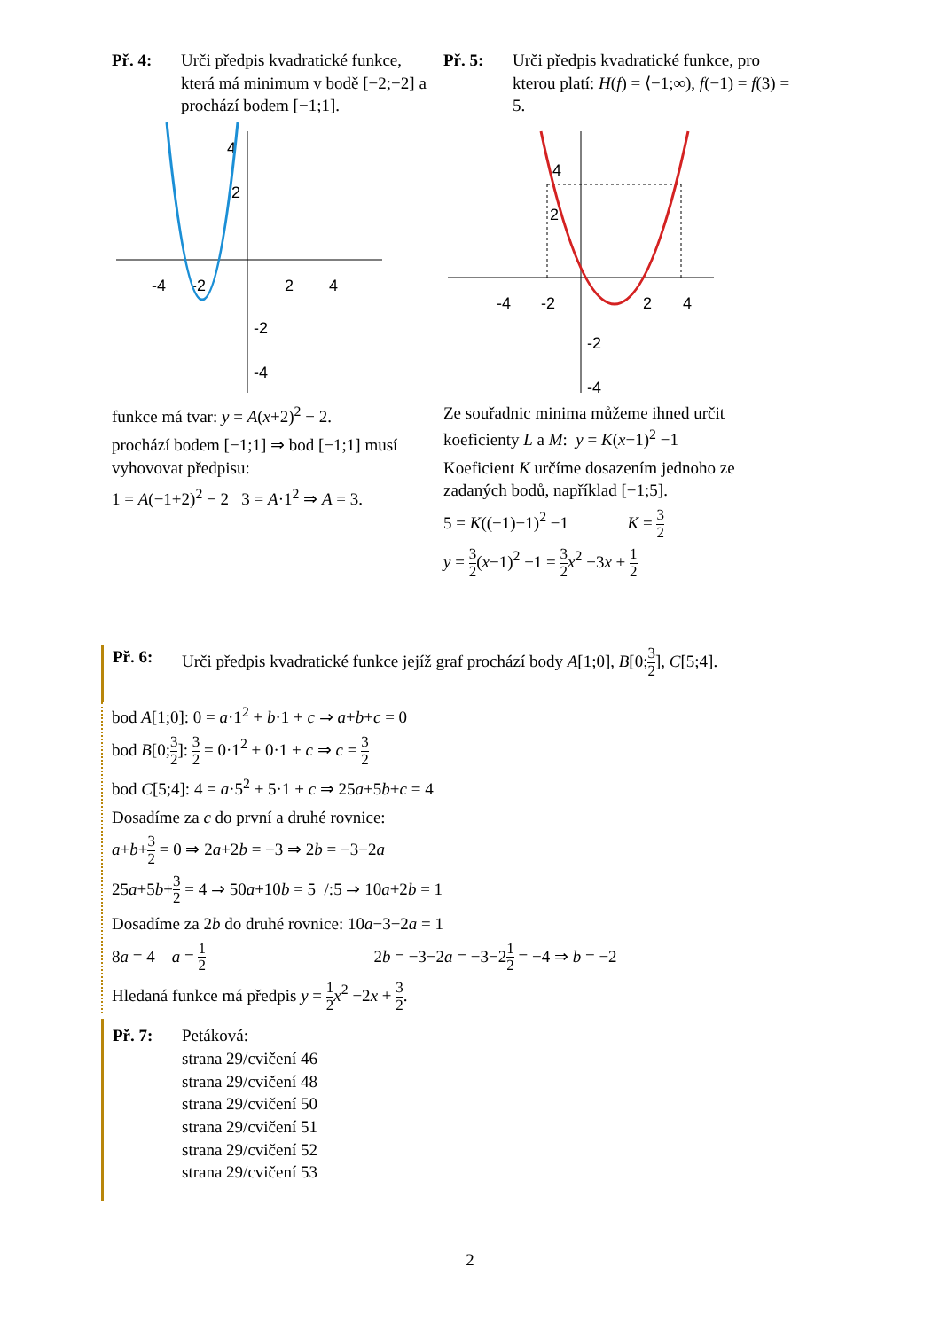Př. 4: Urči předpis kvadratické funkce, která má minimum v bodě [−2;−2] a prochází bodem [−1;1].
-4
-2
2
4
2
4
-2
-4
funkce má tvar: y = A(x+2)<sup>2</sup> − 2.
prochází bodem [−1;1] ⇒ bod [−1;1] musí vyhovovat předpisu:
1 = A(−1+2)<sup>2</sup> − 2 3 = A·1<sup>2</sup> ⇒ A = 3.
Př. 5: Urči předpis kvadratické funkce, pro kterou platí: H(f) = ⟨−1;∞), f(−1) = f(3) = 5.
-4
-2
2
4
2
4
-2
-4
Ze souřadnic minima můžeme ihned určit koeficienty L a M: y = K(x−1)<sup>2</sup> −1
Koeficient K určíme dosazením jednoho ze zadaných bodů, například [−1;5].
5 = K((−1)−1)<sup>2</sup> −1 K = 3 2
y = 3 2(x−1)<sup>2</sup> −1 = 3 2 x<sup>2</sup> −3x + 1 2
Př. 6: Urči předpis kvadratické funkce jejíž graf prochází body A[1;0], B[0;3 2], C[5;4].
bod A[1;0]: 0 = a·1<sup>2</sup> + b·1 + c ⇒ a+b+c = 0
bod B[0;3 2]: 3 2 = 0·1<sup>2</sup> + 0·1 + c ⇒ c = 3 2
bod C[5;4]: 4 = a·5<sup>2</sup> + 5·1 + c ⇒ 25a+5b+c = 4
Dosadíme za c do první a druhé rovnice:
a+b+3 2 = 0 ⇒ 2a+2b = −3 ⇒ 2b = −3−2a
25a+5b+3 2 = 4 ⇒ 50a+10b = 5 /:5 ⇒ 10a+2b = 1
Dosadíme za 2b do druhé rovnice: 10a−3−2a = 1
8a = 4 a = 1 2 2b = −3−2a = −3−21 2 = −4 ⇒ b = −2
Hledaná funkce má předpis y = 1 2 x<sup>2</sup> −2x + 3 2.
Př. 7: Petáková:
strana 29/cvičení 46
strana 29/cvičení 48
strana 29/cvičení 50
strana 29/cvičení 51
strana 29/cvičení 52
strana 29/cvičení 53
2